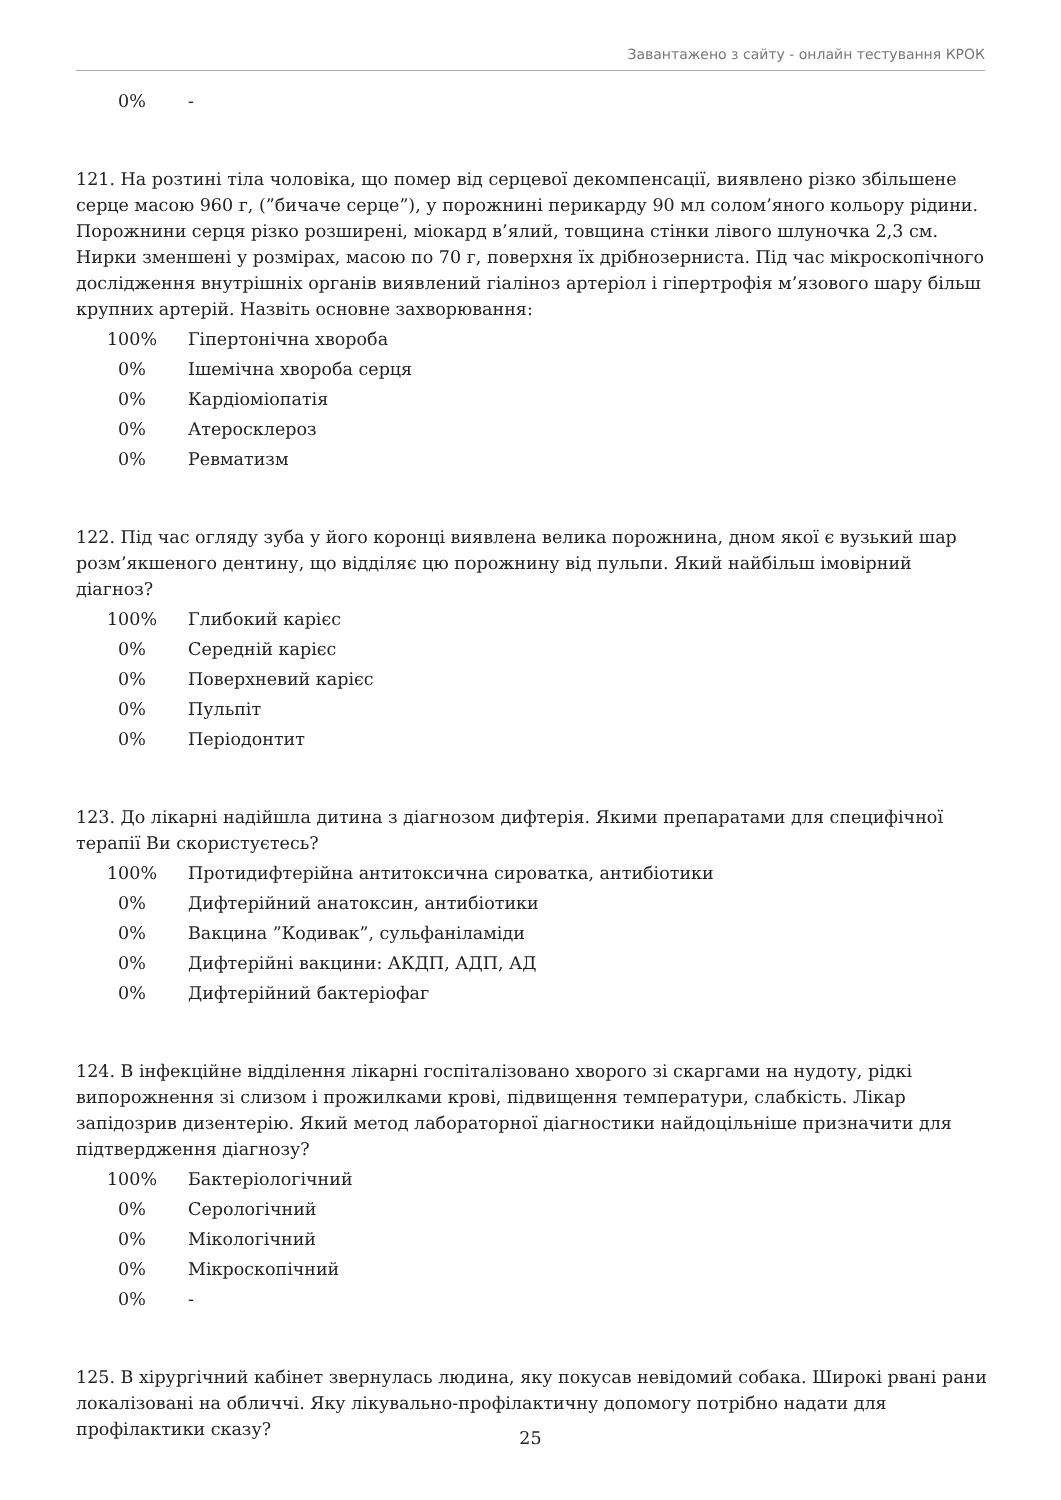Завантажено з сайту - онлайн тестування КРОК
0% -
121. На розтині тіла чоловіка, що помер від серцевої декомпенсації, виявлено різко збільшене серце масою 960 г, (”бичаче серце”), у порожнині перикарду 90 мл солом’яного кольору рідини. Порожнини серця різко розширені, міокард в’ялий, товщина стінки лівого шлуночка 2,3 см. Нирки зменшені у розмірах, масою по 70 г, поверхня їх дрібнозерниста. Під час мікроскопічного дослідження внутрішніх органів виявлений гіаліноз артеріол і гіпертрофія м’язового шару більш крупних артерій. Назвіть основне захворювання:
100% Гіпертонічна хвороба
0% Ішемічна хвороба серця
0% Кардіоміопатія
0% Атеросклероз
0% Ревматизм
122. Під час огляду зуба у його коронці виявлена велика порожнина, дном якої є вузький шар розм’якшеного дентину, що відділяє цю порожнину від пульпи. Який найбільш імовірний діагноз?
100% Глибокий карієс
0% Середній карієс
0% Поверхневий карієс
0% Пульпіт
0% Періодонтит
123. До лікарні надійшла дитина з діагнозом дифтерія. Якими препаратами для специфічної терапії Ви скористуєтесь?
100% Протидифтерійна антитоксична сироватка, антибіотики
0% Дифтерійний анатоксин, антибіотики
0% Вакцина ”Кодивак”, сульфаніламіди
0% Дифтерійні вакцини: АКДП, АДП, АД
0% Дифтерійний бактеріофаг
124. В інфекційне відділення лікарні госпіталізовано хворого зі скаргами на нудоту, рідкі випорожнення зі слизом і прожилками крові, підвищення температури, слабкість. Лікар запідозрив дизентерію. Який метод лабораторної діагностики найдоцільніше призначити для підтвердження діагнозу?
100% Бактеріологічний
0% Серологічний
0% Мікологічний
0% Мікроскопічний
0% -
125. В хірургічний кабінет звернулась людина, яку покусав невідомий собака. Широкі рвані рани локалізовані на обличчі. Яку лікувально-профілактичну допомогу потрібно надати для профілактики сказу?
25